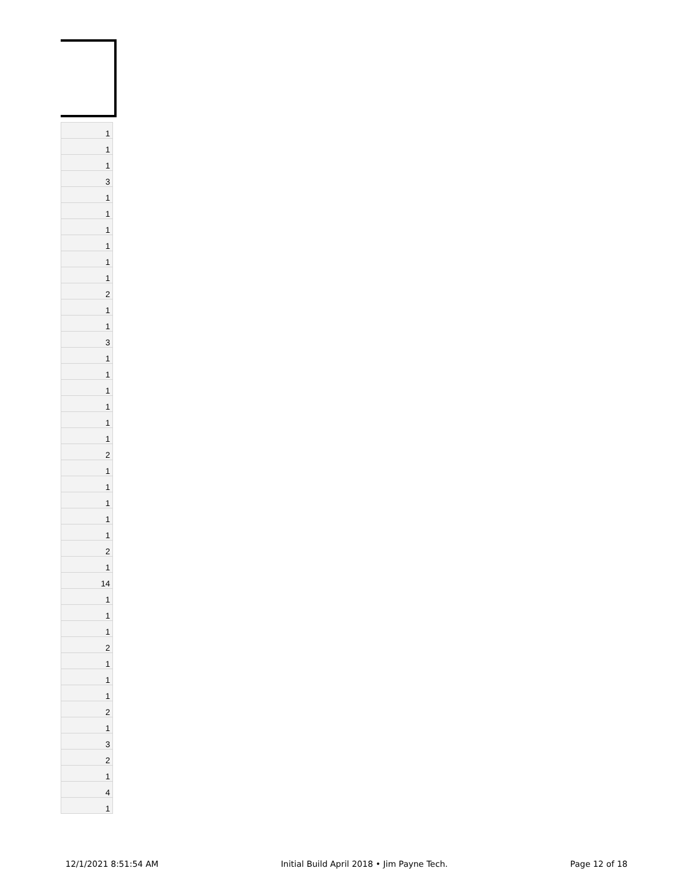| 1 |
| 1 |
| 1 |
| 3 |
| 1 |
| 1 |
| 1 |
| 1 |
| 1 |
| 1 |
| 2 |
| 1 |
| 1 |
| 3 |
| 1 |
| 1 |
| 1 |
| 1 |
| 1 |
| 1 |
| 2 |
| 1 |
| 1 |
| 1 |
| 1 |
| 1 |
| 2 |
| 1 |
| 14 |
| 1 |
| 1 |
| 1 |
| 2 |
| 1 |
| 1 |
| 1 |
| 2 |
| 1 |
| 3 |
| 2 |
| 1 |
| 4 |
| 1 |
12/1/2021 8:51:54 AM Initial Build April 2018 • Jim Payne Tech. Page 12 of 18